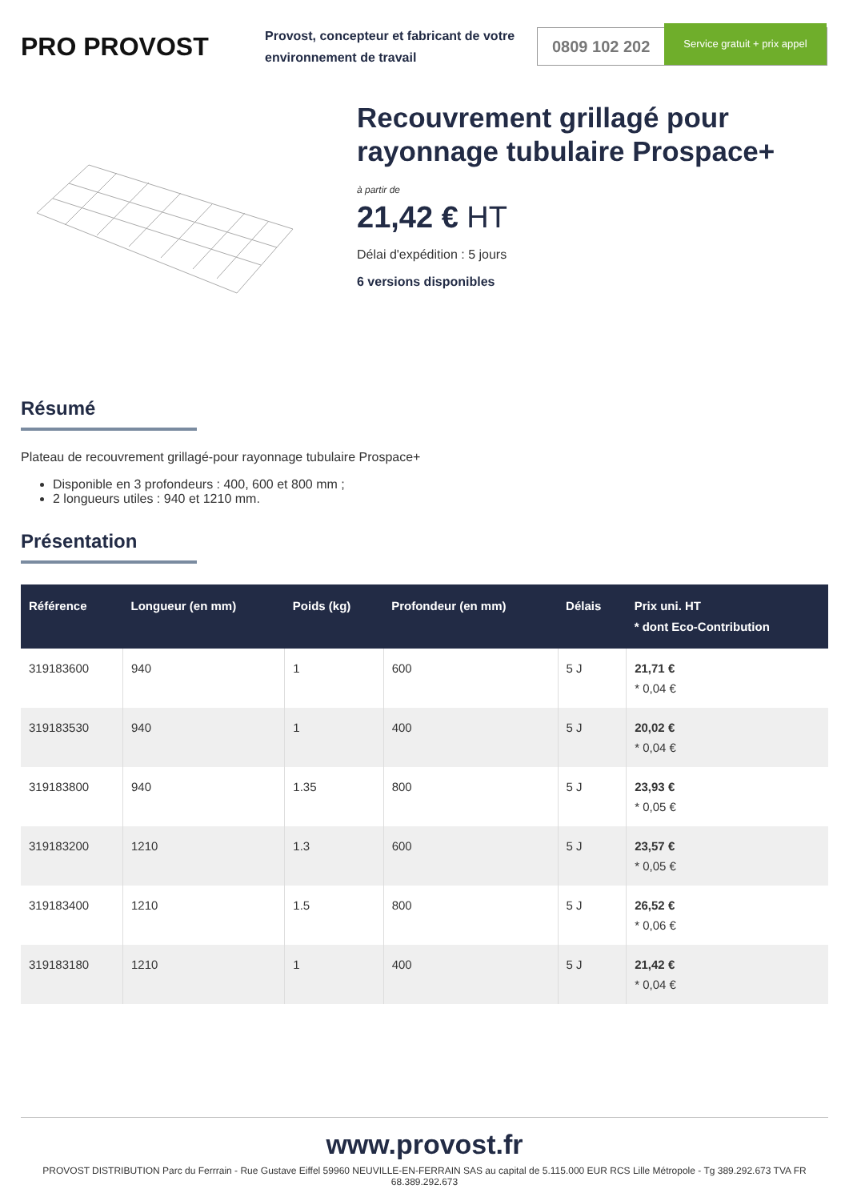PRO PROVOST
Provost, concepteur et fabricant de votre environnement de travail
0809 102 202 Service gratuit + prix appel
Recouvrement grillagé pour rayonnage tubulaire Prospace+
à partir de
21,42 € HT
Délai d'expédition : 5 jours
6 versions disponibles
Résumé
Plateau de recouvrement grillagé-pour rayonnage tubulaire Prospace+
Disponible en 3 profondeurs : 400, 600 et 800 mm ;
2 longueurs utiles : 940 et 1210 mm.
Présentation
| Référence | Longueur (en mm) | Poids (kg) | Profondeur (en mm) | Délais | Prix uni. HT * dont Eco-Contribution |
| --- | --- | --- | --- | --- | --- |
| 319183600 | 940 | 1 | 600 | 5 J | 21,71 € * 0,04 € |
| 319183530 | 940 | 1 | 400 | 5 J | 20,02 € * 0,04 € |
| 319183800 | 940 | 1.35 | 800 | 5 J | 23,93 € * 0,05 € |
| 319183200 | 1210 | 1.3 | 600 | 5 J | 23,57 € * 0,05 € |
| 319183400 | 1210 | 1.5 | 800 | 5 J | 26,52 € * 0,06 € |
| 319183180 | 1210 | 1 | 400 | 5 J | 21,42 € * 0,04 € |
www.provost.fr
PROVOST DISTRIBUTION Parc du Ferrrain - Rue Gustave Eiffel 59960 NEUVILLE-EN-FERRAIN SAS au capital de 5.115.000 EUR RCS Lille Métropole - Tg 389.292.673 TVA FR 68.389.292.673